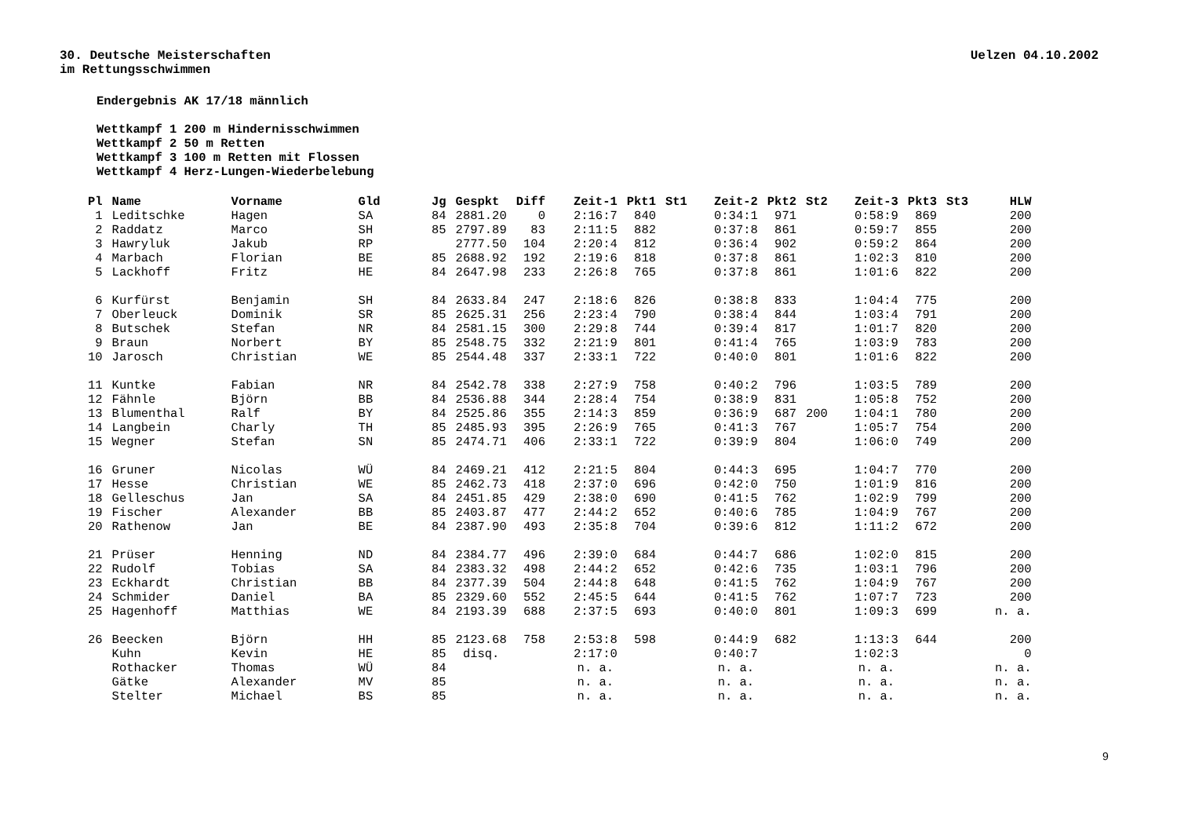30. Deutsche Meisterschaften
im Rettungsschwimmen
Uelzen 04.10.2002
Endergebnis AK 17/18 männlich
Wettkampf 1 200 m Hindernisschwimmen
Wettkampf 2 50 m Retten
Wettkampf 3 100 m Retten mit Flossen
Wettkampf 4 Herz-Lungen-Wiederbelebung
| Pl | Name | Vorname | Gld | Jg | Gespkt | Diff | Zeit-1 | Pkt1 | St1 | Zeit-2 | Pkt2 | St2 | Zeit-3 | Pkt3 | St3 | HLW |
| --- | --- | --- | --- | --- | --- | --- | --- | --- | --- | --- | --- | --- | --- | --- | --- | --- |
| 1 | Leditschke | Hagen | SA | 84 | 2881.20 | 0 | 2:16:7 | 840 | | 0:34:1 | 971 | | 0:58:9 | 869 | | 200 |
| 2 | Raddatz | Marco | SH | 85 | 2797.89 | 83 | 2:11:5 | 882 | | 0:37:8 | 861 | | 0:59:7 | 855 | | 200 |
| 3 | Hawryluk | Jakub | RP | | 2777.50 | 104 | 2:20:4 | 812 | | 0:36:4 | 902 | | 0:59:2 | 864 | | 200 |
| 4 | Marbach | Florian | BE | 85 | 2688.92 | 192 | 2:19:6 | 818 | | 0:37:8 | 861 | | 1:02:3 | 810 | | 200 |
| 5 | Lackhoff | Fritz | HE | 84 | 2647.98 | 233 | 2:26:8 | 765 | | 0:37:8 | 861 | | 1:01:6 | 822 | | 200 |
| 6 | Kurfürst | Benjamin | SH | 84 | 2633.84 | 247 | 2:18:6 | 826 | | 0:38:8 | 833 | | 1:04:4 | 775 | | 200 |
| 7 | Oberleuck | Dominik | SR | 85 | 2625.31 | 256 | 2:23:4 | 790 | | 0:38:4 | 844 | | 1:03:4 | 791 | | 200 |
| 8 | Butschek | Stefan | NR | 84 | 2581.15 | 300 | 2:29:8 | 744 | | 0:39:4 | 817 | | 1:01:7 | 820 | | 200 |
| 9 | Braun | Norbert | BY | 85 | 2548.75 | 332 | 2:21:9 | 801 | | 0:41:4 | 765 | | 1:03:9 | 783 | | 200 |
| 10 | Jarosch | Christian | WE | 85 | 2544.48 | 337 | 2:33:1 | 722 | | 0:40:0 | 801 | | 1:01:6 | 822 | | 200 |
| 11 | Kuntke | Fabian | NR | 84 | 2542.78 | 338 | 2:27:9 | 758 | | 0:40:2 | 796 | | 1:03:5 | 789 | | 200 |
| 12 | Fähnle | Björn | BB | 84 | 2536.88 | 344 | 2:28:4 | 754 | | 0:38:9 | 831 | | 1:05:8 | 752 | | 200 |
| 13 | Blumenthal | Ralf | BY | 84 | 2525.86 | 355 | 2:14:3 | 859 | | 0:36:9 | 687 | 200 | 1:04:1 | 780 | | 200 |
| 14 | Langbein | Charly | TH | 85 | 2485.93 | 395 | 2:26:9 | 765 | | 0:41:3 | 767 | | 1:05:7 | 754 | | 200 |
| 15 | Wegner | Stefan | SN | 85 | 2474.71 | 406 | 2:33:1 | 722 | | 0:39:9 | 804 | | 1:06:0 | 749 | | 200 |
| 16 | Gruner | Nicolas | WÜ | 84 | 2469.21 | 412 | 2:21:5 | 804 | | 0:44:3 | 695 | | 1:04:7 | 770 | | 200 |
| 17 | Hesse | Christian | WE | 85 | 2462.73 | 418 | 2:37:0 | 696 | | 0:42:0 | 750 | | 1:01:9 | 816 | | 200 |
| 18 | Gelleschus | Jan | SA | 84 | 2451.85 | 429 | 2:38:0 | 690 | | 0:41:5 | 762 | | 1:02:9 | 799 | | 200 |
| 19 | Fischer | Alexander | BB | 85 | 2403.87 | 477 | 2:44:2 | 652 | | 0:40:6 | 785 | | 1:04:9 | 767 | | 200 |
| 20 | Rathenow | Jan | BE | 84 | 2387.90 | 493 | 2:35:8 | 704 | | 0:39:6 | 812 | | 1:11:2 | 672 | | 200 |
| 21 | Prüser | Henning | ND | 84 | 2384.77 | 496 | 2:39:0 | 684 | | 0:44:7 | 686 | | 1:02:0 | 815 | | 200 |
| 22 | Rudolf | Tobias | SA | 84 | 2383.32 | 498 | 2:44:2 | 652 | | 0:42:6 | 735 | | 1:03:1 | 796 | | 200 |
| 23 | Eckhardt | Christian | BB | 84 | 2377.39 | 504 | 2:44:8 | 648 | | 0:41:5 | 762 | | 1:04:9 | 767 | | 200 |
| 24 | Schmider | Daniel | BA | 85 | 2329.60 | 552 | 2:45:5 | 644 | | 0:41:5 | 762 | | 1:07:7 | 723 | | 200 |
| 25 | Hagenhoff | Matthias | WE | 84 | 2193.39 | 688 | 2:37:5 | 693 | | 0:40:0 | 801 | | 1:09:3 | 699 | | n. a. |
| 26 | Beecken | Björn | HH | 85 | 2123.68 | 758 | 2:53:8 | 598 | | 0:44:9 | 682 | | 1:13:3 | 644 | | 200 |
| | Kuhn | Kevin | HE | 85 | disq. | | 2:17:0 | | | 0:40:7 | | | 1:02:3 | | | 0 |
| | Rothacker | Thomas | WÜ | 84 | | | n. a. | | | n. a. | | | n. a. | | | n. a. |
| | Gätke | Alexander | MV | 85 | | | n. a. | | | n. a. | | | n. a. | | | n. a. |
| | Stelter | Michael | BS | 85 | | | n. a. | | | n. a. | | | n. a. | | | n. a. |
9